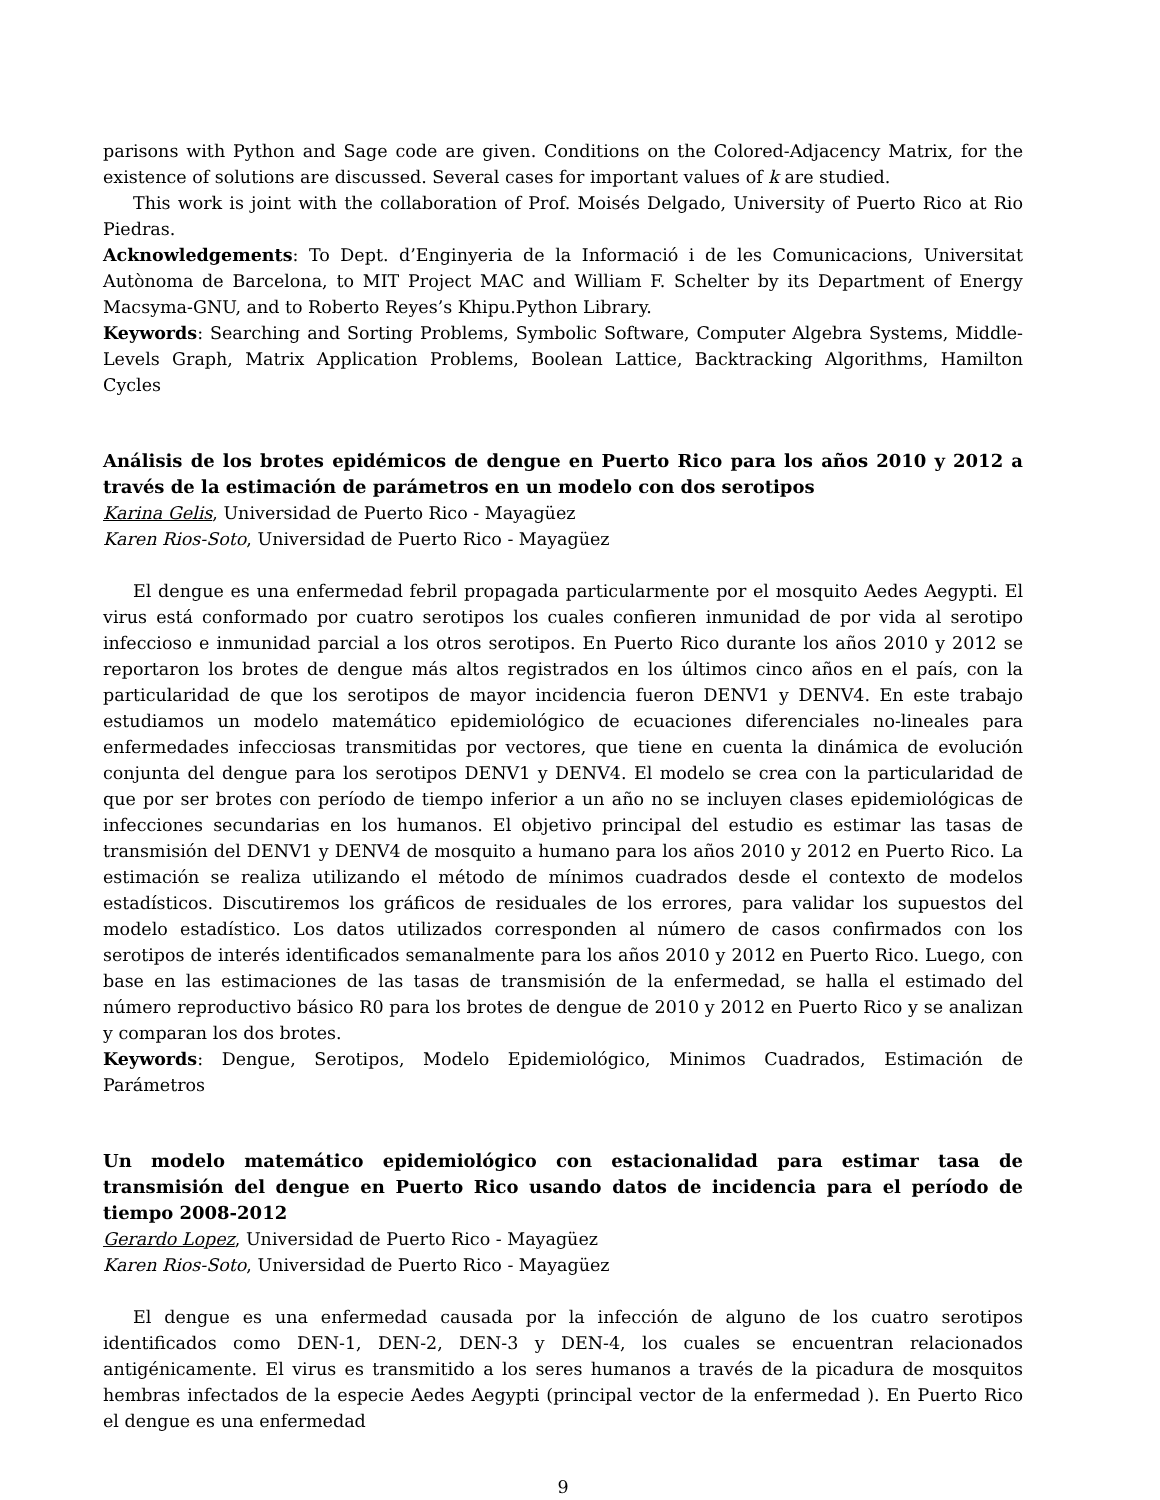parisons with Python and Sage code are given. Conditions on the Colored-Adjacency Matrix, for the existence of solutions are discussed. Several cases for important values of k are studied.
This work is joint with the collaboration of Prof. Moisés Delgado, University of Puerto Rico at Rio Piedras.
Acknowledgements: To Dept. d’Enginyeria de la Informació i de les Comunicacions, Universitat Autònoma de Barcelona, to MIT Project MAC and William F. Schelter by its Department of Energy Macsyma-GNU, and to Roberto Reyes’s Khipu.Python Library.
Keywords: Searching and Sorting Problems, Symbolic Software, Computer Algebra Systems, Middle-Levels Graph, Matrix Application Problems, Boolean Lattice, Backtracking Algorithms, Hamilton Cycles
Análisis de los brotes epidémicos de dengue en Puerto Rico para los años 2010 y 2012 a través de la estimación de parámetros en un modelo con dos serotipos
Karina Gelis, Universidad de Puerto Rico - Mayagüez
Karen Rios-Soto, Universidad de Puerto Rico - Mayagüez
El dengue es una enfermedad febril propagada particularmente por el mosquito Aedes Aegypti. El virus está conformado por cuatro serotipos los cuales confieren inmunidad de por vida al serotipo infeccioso e inmunidad parcial a los otros serotipos. En Puerto Rico durante los años 2010 y 2012 se reportaron los brotes de dengue más altos registrados en los últimos cinco años en el país, con la particularidad de que los serotipos de mayor incidencia fueron DENV1 y DENV4. En este trabajo estudiamos un modelo matemático epidemiológico de ecuaciones diferenciales no-lineales para enfermedades infecciosas transmitidas por vectores, que tiene en cuenta la dinámica de evolución conjunta del dengue para los serotipos DENV1 y DENV4. El modelo se crea con la particularidad de que por ser brotes con período de tiempo inferior a un año no se incluyen clases epidemiológicas de infecciones secundarias en los humanos. El objetivo principal del estudio es estimar las tasas de transmisión del DENV1 y DENV4 de mosquito a humano para los años 2010 y 2012 en Puerto Rico. La estimación se realiza utilizando el método de mínimos cuadrados desde el contexto de modelos estadísticos. Discutiremos los gráficos de residuales de los errores, para validar los supuestos del modelo estadístico. Los datos utilizados corresponden al número de casos confirmados con los serotipos de interés identificados semanalmente para los años 2010 y 2012 en Puerto Rico. Luego, con base en las estimaciones de las tasas de transmisión de la enfermedad, se halla el estimado del número reproductivo básico R0 para los brotes de dengue de 2010 y 2012 en Puerto Rico y se analizan y comparan los dos brotes.
Keywords: Dengue, Serotipos, Modelo Epidemiológico, Minimos Cuadrados, Estimación de Parámetros
Un modelo matemático epidemiológico con estacionalidad para estimar tasa de transmisión del dengue en Puerto Rico usando datos de incidencia para el período de tiempo 2008-2012
Gerardo Lopez, Universidad de Puerto Rico - Mayagüez
Karen Rios-Soto, Universidad de Puerto Rico - Mayagüez
El dengue es una enfermedad causada por la infección de alguno de los cuatro serotipos identificados como DEN-1, DEN-2, DEN-3 y DEN-4, los cuales se encuentran relacionados antigénicamente. El virus es transmitido a los seres humanos a través de la picadura de mosquitos hembras infectados de la especie Aedes Aegypti (principal vector de la enfermedad ). En Puerto Rico el dengue es una enfermedad
9